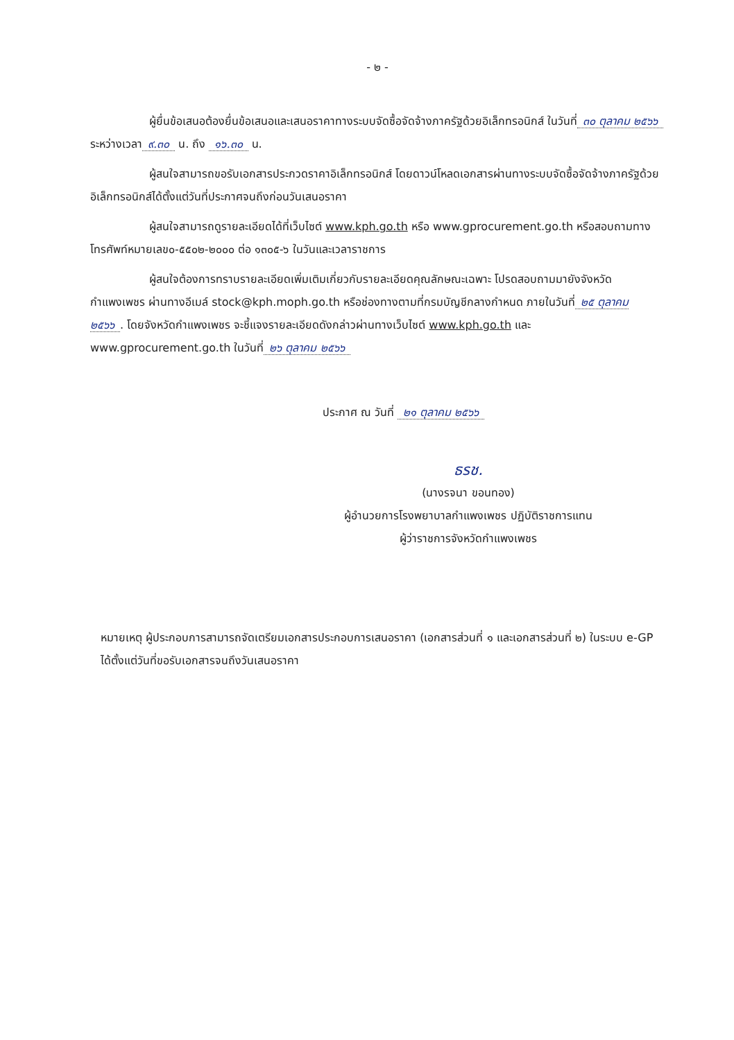- ๒ -
ผู้ยื่นข้อเสนอต้องยื่นข้อเสนอและเสนอราคาทางระบบจัดซื้อจัดจ้างภาครัฐด้วยอิเล็กทรอนิกส์ ในวันที่ ๓๐ ตุลาคม ๒๕๖๖ ระหว่างเวลา ๙.๓๐ น. ถึง ๑๖.๓๐ น.
ผู้สนใจสามารถขอรับเอกสารประกวดราคาอิเล็กทรอนิกส์ โดยดาวน์โหลดเอกสารผ่านทางระบบจัดซื้อจัดจ้างภาครัฐด้วยอิเล็กทรอนิกส์ได้ตั้งแต่วันที่ประกาศจนถึงก่อนวันเสนอราคา
ผู้สนใจสามารถดูรายละเอียดได้ที่เว็บไซต์ www.kph.go.th หรือ www.gprocurement.go.th หรือสอบถามทางโทรศัพท์หมายเลข๐-๕๕๐๒-๒๐๐๐ ต่อ ๑๓๐๕-๖ ในวันและเวลาราชการ
ผู้สนใจต้องการทราบรายละเอียดเพิ่มเติมเกี่ยวกับรายละเอียดคุณลักษณะเฉพาะ โปรดสอบถามมายังจังหวัดกำแพงเพชร ผ่านทางอีเมล์ stock@kph.moph.go.th หรือช่องทางตามที่กรมบัญชีกลางกำหนด ภายในวันที่ ๒๕ ตุลาคม ๒๕๖๖. โดยจังหวัดกำแพงเพชร จะชี้แจงรายละเอียดดังกล่าวผ่านทางเว็บไซต์ www.kph.go.th และ www.gprocurement.go.th ในวันที่ ๒๖ ตุลาคม ๒๕๖๖
ประกาศ ณ วันที่ ๒๑ ตุลาคม ๒๕๖๖
ธรช.
(นางรจนา ขอนทอง)
ผู้อำนวยการโรงพยาบาลกำแพงเพชร ปฏิบัติราชการแทน
ผู้ว่าราชการจังหวัดกำแพงเพชร
หมายเหตุ ผู้ประกอบการสามารถจัดเตรียมเอกสารประกอบการเสนอราคา (เอกสารส่วนที่ ๑ และเอกสารส่วนที่ ๒) ในระบบ e-GP ได้ตั้งแต่วันที่ขอรับเอกสารจนถึงวันเสนอราคา